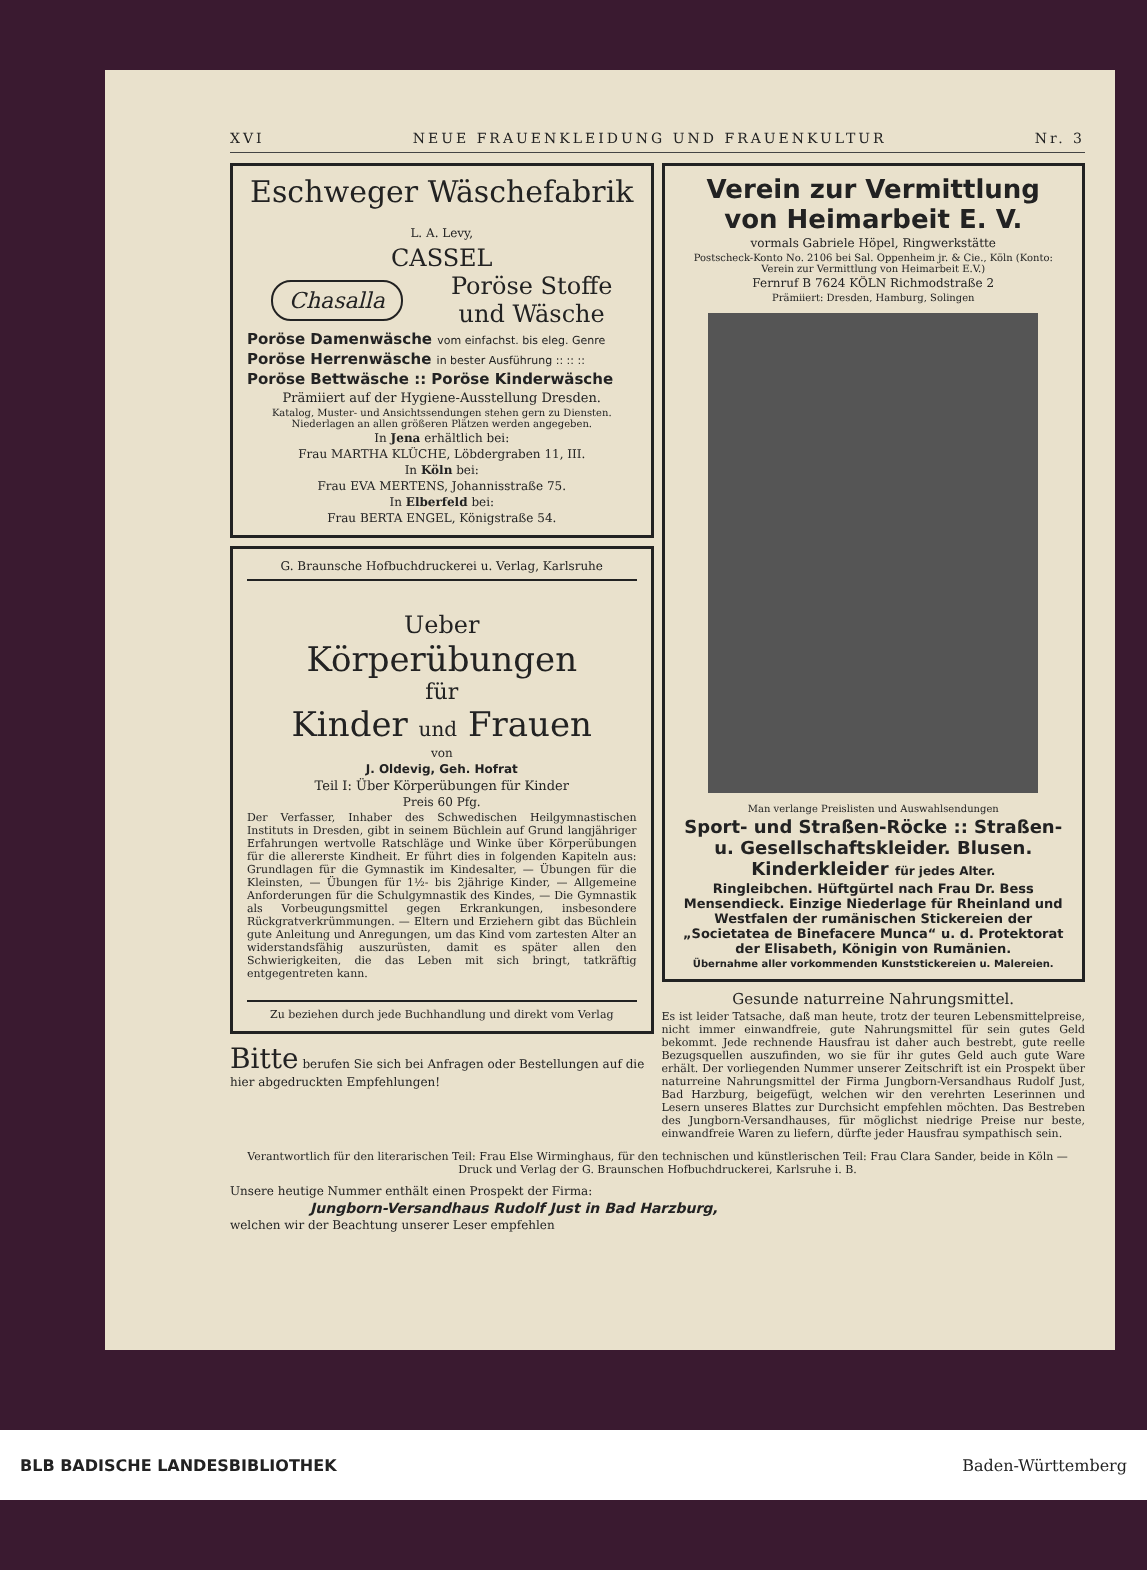XVI NEUE FRAUENKLEIDUNG UND FRAUENKULTUR Nr. 3
Eschweger Wäschefabrik L. A. Levy,
CASSEL
Chasalla Poröse Stoffe
und Wäsche
Poröse Damenwäsche vom einfachst. bis eleg. Genre
Poröse Herrenwäsche in bester Ausführung :: :: ::
Poröse Bettwäsche :: Poröse Kinderwäsche
Prämiiert auf der Hygiene-Ausstellung Dresden.
Katalog, Muster- und Ansichtssendungen stehen gern zu Diensten. Niederlagen an allen größeren Plätzen werden angegeben.
In Jena erhältlich bei:
Frau MARTHA KLÜCHE, Löbdergraben 11, III.
In Köln bei:
Frau EVA MERTENS, Johannisstraße 75.
In Elberfeld bei:
Frau BERTA ENGEL, Königstraße 54.
G. Braunsche Hofbuchdruckerei u. Verlag, Karlsruhe
Ueber
Körperübungen
für
Kinder und Frauen
von
J. Oldevig, Geh. Hofrat
Teil I: Über Körperübungen für Kinder
Preis 60 Pfg.
Der Verfasser, Inhaber des Schwedischen Heilgymnastischen Instituts in Dresden, gibt in seinem Büchlein auf Grund langjähriger Erfahrungen wertvolle Ratschläge und Winke über Körperübungen für die allererste Kindheit. Er führt dies in folgenden Kapiteln aus: Grundlagen für die Gymnastik im Kindesalter, — Übungen für die Kleinsten, — Übungen für 1½- bis 2jährige Kinder, — Allgemeine Anforderungen für die Schulgymnastik des Kindes, — Die Gymnastik als Vorbeugungsmittel gegen Erkrankungen, insbesondere Rückgratverkrümmungen. — Eltern und Erziehern gibt das Büchlein gute Anleitung und Anregungen, um das Kind vom zartesten Alter an widerstandsfähig auszurüsten, damit es später allen den Schwierigkeiten, die das Leben mit sich bringt, tatkräftig entgegentreten kann.
Zu beziehen durch jede Buchhandlung und direkt vom Verlag
Bitte berufen Sie sich bei Anfragen oder Bestellungen auf die hier abgedruckten Empfehlungen!
Verein zur Vermittlung von Heimarbeit E. V.
vormals Gabriele Höpel, Ringwerkstätte
Postscheck-Konto No. 2106 bei Sal. Oppenheim jr. & Cie., Köln (Konto: Verein zur Vermittlung von Heimarbeit E.V.)
Fernruf B 7624 KÖLN Richmodstraße 2
Prämiiert: Dresden, Hamburg, Solingen
Man verlange Preislisten und Auswahlsendungen
Sport- und Straßen-Röcke :: Straßen- u. Gesellschaftskleider. Blusen. Kinderkleider für jedes Alter.
Ringleibchen. Hüftgürtel nach Frau Dr. Bess Mensendieck. Einzige Niederlage für Rheinland und Westfalen der rumänischen Stickereien der „Societatea de Binefacere Munca“ u. d. Protektorat der Elisabeth, Königin von Rumänien.
Übernahme aller vorkommenden Kunststickereien u. Malereien.
Gesunde naturreine Nahrungsmittel.
Es ist leider Tatsache, daß man heute, trotz der teuren Lebensmittelpreise, nicht immer einwandfreie, gute Nahrungsmittel für sein gutes Geld bekommt. Jede rechnende Hausfrau ist daher auch bestrebt, gute reelle Bezugsquellen auszufinden, wo sie für ihr gutes Geld auch gute Ware erhält. Der vorliegenden Nummer unserer Zeitschrift ist ein Prospekt über naturreine Nahrungsmittel der Firma Jungborn-Versandhaus Rudolf Just, Bad Harzburg, beigefügt, welchen wir den verehrten Leserinnen und Lesern unseres Blattes zur Durchsicht empfehlen möchten. Das Bestreben des Jungborn-Versandhauses, für möglichst niedrige Preise nur beste, einwandfreie Waren zu liefern, dürfte jeder Hausfrau sympathisch sein.
Verantwortlich für den literarischen Teil: Frau Else Wirminghaus, für den technischen und künstlerischen Teil: Frau Clara Sander, beide in Köln — Druck und Verlag der G. Braunschen Hofbuchdruckerei, Karlsruhe i. B.
Unsere heutige Nummer enthält einen Prospekt der Firma:
Jungborn-Versandhaus Rudolf Just in Bad Harzburg,
welchen wir der Beachtung unserer Leser empfehlen
BLB BADISCHE LANDESBIBLIOTHEK Baden-Württemberg